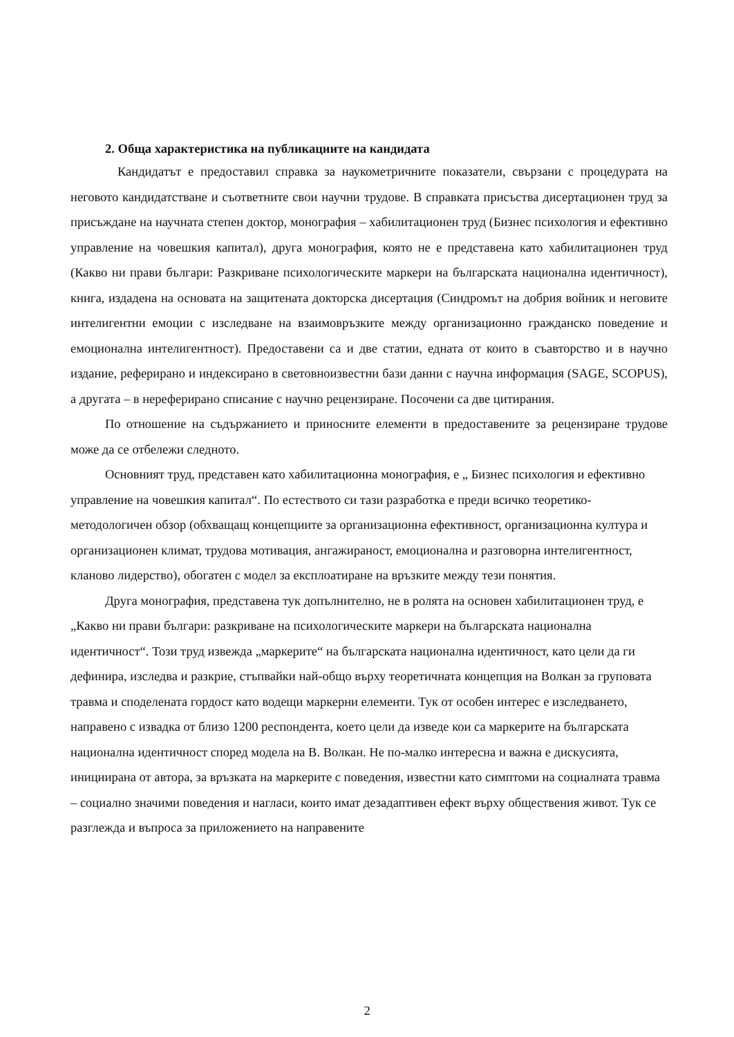2. Обща характеристика на публикациите на кандидата
Кандидатът е предоставил справка за наукометричните показатели, свързани с процедурата на неговото кандидатстване и съответните свои научни трудове. В справката присъства дисертационен труд за присъждане на научната степен доктор, монография – хабилитационен труд (Бизнес психология и ефективно управление на човешкия капитал), друга монография, която не е представена като хабилитационен труд (Какво ни прави българи: Разкриване психологическите маркери на българската национална идентичност), книга, издадена на основата на защитената докторска дисертация (Синдромът на добрия войник и неговите интелигентни емоции с изследване на взаимовръзките между организационно гражданско поведение и емоционална интелигентност). Предоставени са и две статии, едната от които в съавторство и в научно издание, реферирано и индексирано в световноизвестни бази данни с научна информация (SAGE, SCOPUS), а другата – в нереферирано списание с научно рецензиране. Посочени са две цитирания.
По отношение на съдържанието и приносните елементи в предоставените за рецензиране трудове може да се отбележи следното.
Основният труд, представен като хабилитационна монография, е „ Бизнес психология и ефективно управление на човешкия капитал“. По естеството си тази разработка е преди всичко теоретико-методологичен обзор (обхващащ концепциите за организационна ефективност, организационна култура и организационен климат, трудова мотивация, ангажираност, емоционална и разговорна интелигентност, кланово лидерство), обогатен с модел за експлоатиране на връзките между тези понятия.
Друга монография, представена тук допълнително, не в ролята на основен хабилитационен труд, е „Какво ни прави българи: разкриване на психологическите маркери на българската национална идентичност“. Този труд извежда „маркерите“ на българската национална идентичност, като цели да ги дефинира, изследва и разкрие, стъпвайки най-общо върху теоретичната концепция на Волкан за груповата травма и споделената гордост като водещи маркерни елементи. Тук от особен интерес е изследването, направено с извадка от близо 1200 респондента, което цели да изведе кои са маркерите на българската национална идентичност според модела на В. Волкан. Не по-малко интересна и важна е дискусията, инициирана от автора, за връзката на маркерите с поведения, известни като симптоми на социалната травма – социално значими поведения и нагласи, които имат дезадаптивен ефект върху обществения живот. Тук се разглежда и въпроса за приложението на направените
2